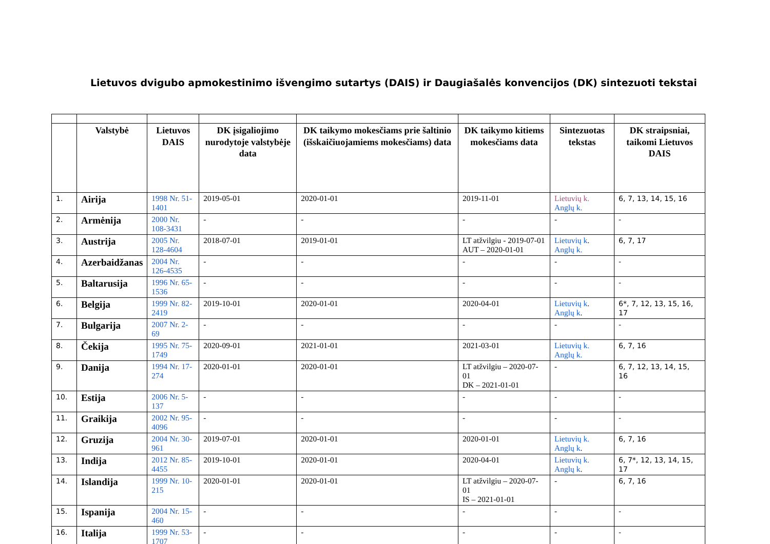Lietuvos dvigubo apmokestinimo išvengimo sutartys (DAIS) ir Daugiašalės konvencijos (DK) sintezuoti tekstai
| | Valstybė | Lietuvos DAIS | DK įsigaliojimo nurodytoje valstybėje data | DK taikymo mokesčiams prie šaltinio (išskaičiuojamiems mokesčiams) data | DK taikymo kitiems mokesčiams data | Sintezuotas tekstas | DK straipsniai, taikomi Lietuvos DAIS |
| --- | --- | --- | --- | --- | --- | --- | --- |
| 1. | Airija | 1998 Nr. 51-1401 | 2019-05-01 | 2020-01-01 | 2019-11-01 | Lietuvių k. Anglų k. | 6, 7, 13, 14, 15, 16 |
| 2. | Armėnija | 2000 Nr. 108-3431 | - | - | - | - | - |
| 3. | Austrija | 2005 Nr. 128-4604 | 2018-07-01 | 2019-01-01 | LT atžvilgiu - 2019-07-01 AUT – 2020-01-01 | Lietuvių k . Anglų k. | 6, 7, 17 |
| 4. | Azerbaidžanas | 2004 Nr. 126-4535 | - | - | - | - | - |
| 5. | Baltarusija | 1996 Nr. 65-1536 | - | - | - | - | - |
| 6. | Belgija | 1999 Nr. 82-2419 | 2019-10-01 | 2020-01-01 | 2020-04-01 | Lietuvių k . Anglų k . | 6*, 7, 12, 13, 15, 16, 17 |
| 7. | Bulgarija | 2007 Nr. 2-69 | - | - | - | - | - |
| 8. | Čekija | 1995 Nr. 75-1749 | 2020-09-01 | 2021-01-01 | 2021-03-01 | Lietuvių k. Anglų k. | 6, 7, 16 |
| 9. | Danija | 1994 Nr. 17-274 | 2020-01-01 | 2020-01-01 | LT atžvilgiu – 2020-07-01 DK – 2021-01-01 | - | 6, 7, 12, 13, 14, 15, 16 |
| 10. | Estija | 2006 Nr. 5-137 | - | - | - | - | - |
| 11. | Graikija | 2002 Nr. 95-4096 | - | - | - | - | - |
| 12. | Gruzija | 2004 Nr. 30-961 | 2019-07-01 | 2020-01-01 | 2020-01-01 | Lietuvių k. Anglų k . | 6, 7, 16 |
| 13. | Indija | 2012 Nr. 85-4455 | 2019-10-01 | 2020-01-01 | 2020-04-01 | Lietuvių k. Anglų k . | 6, 7*, 12, 13, 14, 15, 17 |
| 14. | Islandija | 1999 Nr. 10-215 | 2020-01-01 | 2020-01-01 | LT atžvilgiu – 2020-07-01 IS – 2021-01-01 | - | 6, 7, 16 |
| 15. | Ispanija | 2004 Nr. 15-460 | - | - | - | - | - |
| 16. | Italija | 1999 Nr. 53-1707 | - | - | - | - | - |